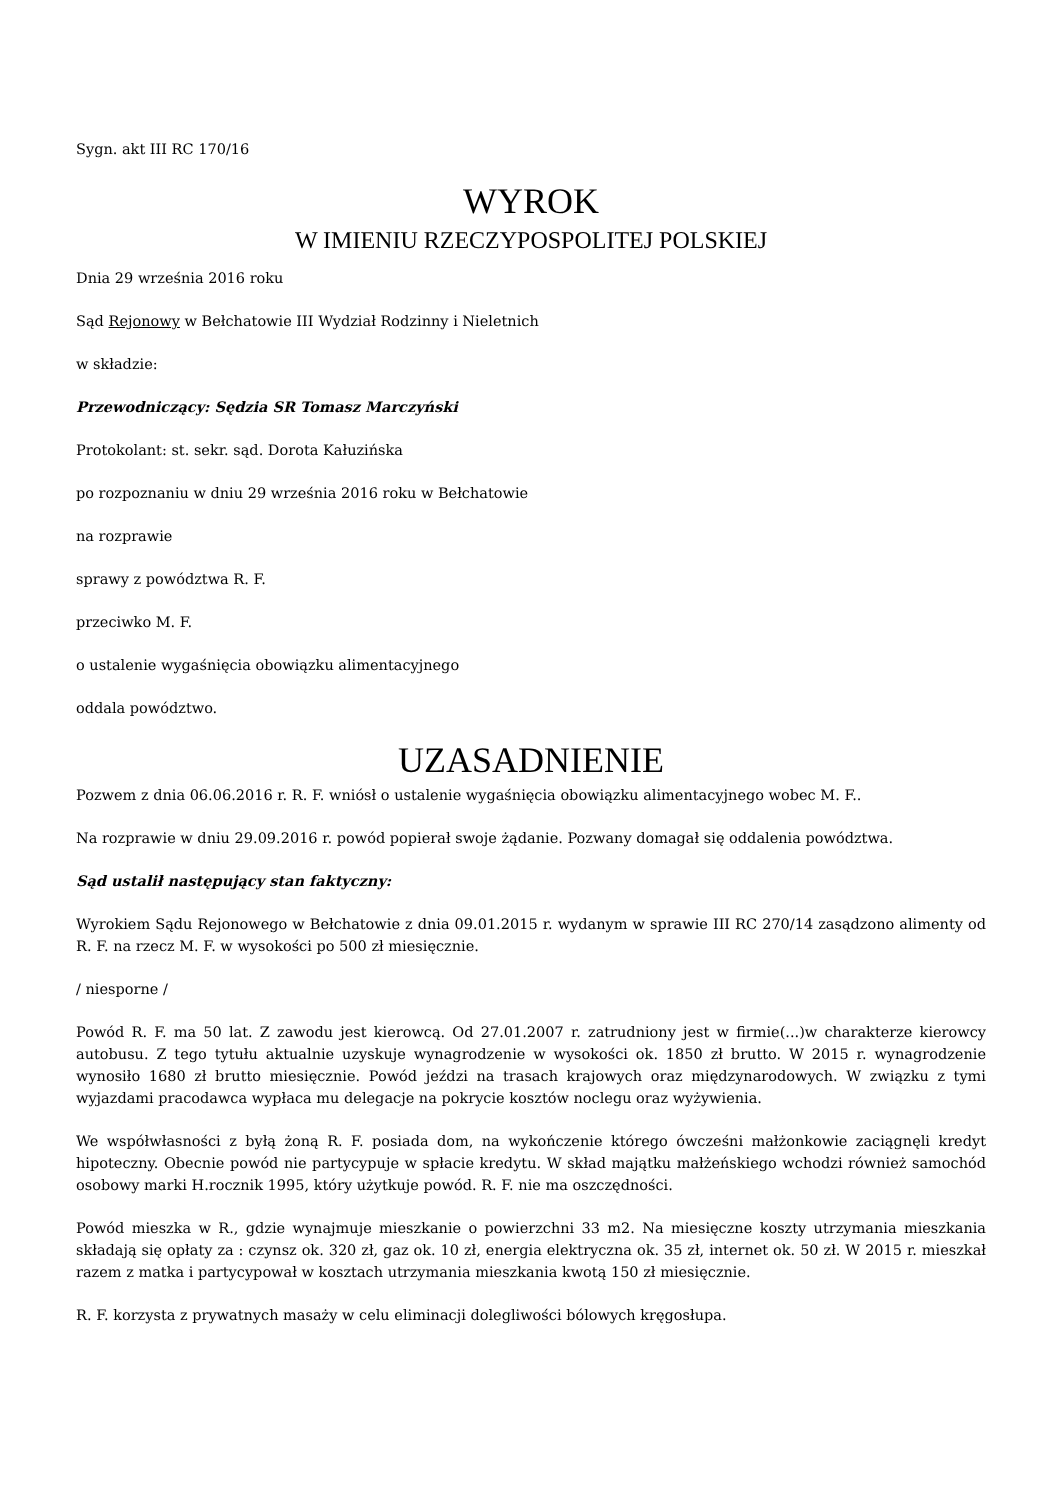Sygn. akt III RC 170/16
WYROK
W IMIENIU RZECZYPOSPOLITEJ POLSKIEJ
Dnia 29 września 2016 roku
Sąd Rejonowy w Bełchatowie III Wydział Rodzinny i Nieletnich
w składzie:
Przewodniczący: Sędzia SR Tomasz Marczyński
Protokolant: st. sekr. sąd. Dorota Kałuzińska
po rozpoznaniu w dniu 29 września 2016 roku w Bełchatowie
na rozprawie
sprawy z powództwa R. F.
przeciwko M. F.
o ustalenie wygaśnięcia obowiązku alimentacyjnego
oddala powództwo.
UZASADNIENIE
Pozwem z dnia 06.06.2016 r. R. F. wniósł o ustalenie wygaśnięcia obowiązku alimentacyjnego wobec M. F..
Na rozprawie w dniu 29.09.2016 r. powód popierał swoje żądanie. Pozwany domagał się oddalenia powództwa.
Sąd ustalił następujący stan faktyczny:
Wyrokiem Sądu Rejonowego w Bełchatowie z dnia 09.01.2015 r. wydanym w sprawie III RC 270/14 zasądzono alimenty od R. F. na rzecz M. F. w wysokości po 500 zł miesięcznie.
/ niesporne /
Powód R. F. ma 50 lat. Z zawodu jest kierowcą. Od 27.01.2007 r. zatrudniony jest w firmie(...)w charakterze kierowcy autobusu. Z tego tytułu aktualnie uzyskuje wynagrodzenie w wysokości ok. 1850 zł brutto. W 2015 r. wynagrodzenie wynosiło 1680 zł brutto miesięcznie. Powód jeździ na trasach krajowych oraz międzynarodowych. W związku z tymi wyjazdami pracodawca wypłaca mu delegacje na pokrycie kosztów noclegu oraz wyżywienia.
We współwłasności z byłą żoną R. F. posiada dom, na wykończenie którego ówcześni małżonkowie zaciągnęli kredyt hipoteczny. Obecnie powód nie partycypuje w spłacie kredytu. W skład majątku małżeńskiego wchodzi również samochód osobowy marki H.rocznik 1995, który użytkuje powód. R. F. nie ma oszczędności.
Powód mieszka w R., gdzie wynajmuje mieszkanie o powierzchni 33 m2. Na miesięczne koszty utrzymania mieszkania składają się opłaty za : czynsz ok. 320 zł, gaz ok. 10 zł, energia elektryczna ok. 35 zł, internet ok. 50 zł. W 2015 r. mieszkał razem z matka i partycypował w kosztach utrzymania mieszkania kwotą 150 zł miesięcznie.
R. F. korzysta z prywatnych masaży w celu eliminacji dolegliwości bólowych kręgosłupa.